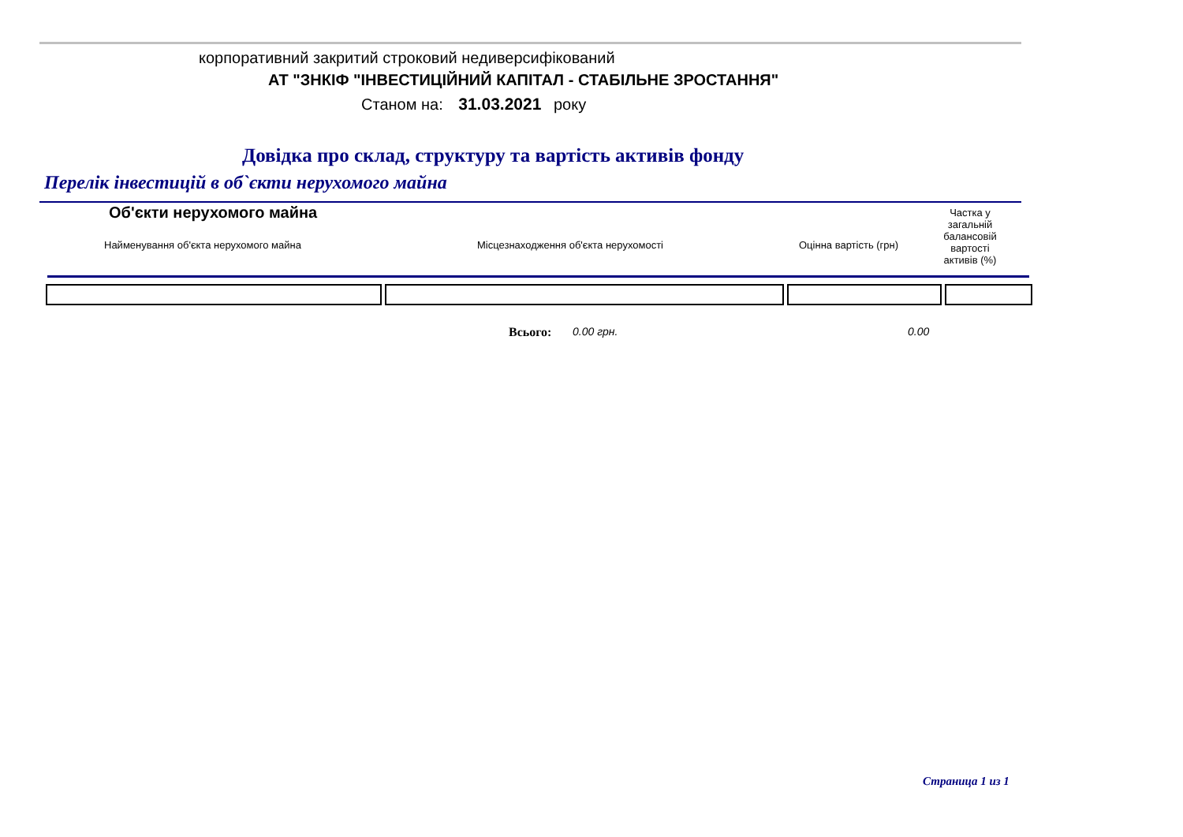корпоративний закритий строковий недиверсифікований
АТ "ЗНКІФ "ІНВЕСТИЦІЙНИЙ КАПІТАЛ - СТАБІЛЬНЕ ЗРОСТАННЯ"
Станом на: 31.03.2021 року
Довідка про склад, структуру та вартість активів фонду
Перелік інвестицій в об`єкти нерухомого майна
Об'єкти нерухомого майна
Найменування об'єкта нерухомого майна
Місцезнаходження об'єкта нерухомості
Оцінна вартість (грн)
Частка у загальній балансовій вартості активів (%)
Всього: 0.00 грн. 0.00
Страница 1 из 1